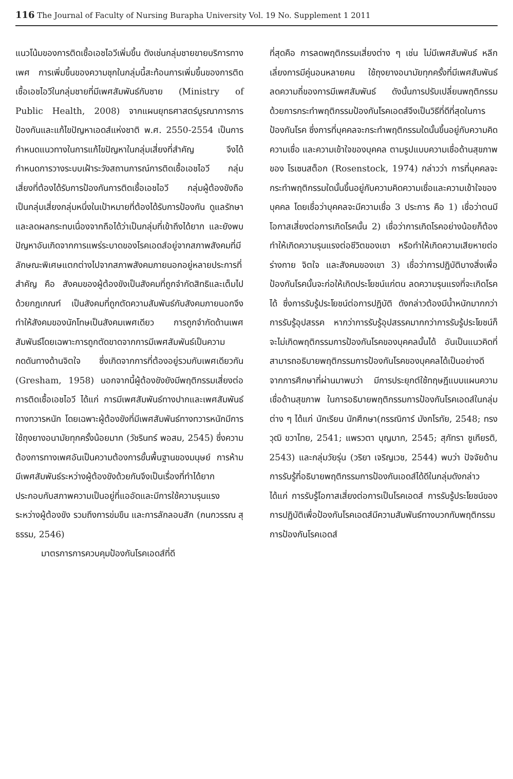116 The Journal of Faculty of Nursing Burapha University Vol. 19 No. Supplement 1 2011
แนวโน้มของการติดเชื้อเอชไอวีเพิ่มขึ้น ดังเช่นกลุ่มชายขายบริการทางเพศ การเพิ่มขึ้นของความชุกในกลุ่มนี้สะท้อนการเพิ่มขึ้นของการติดเชื้อเอชไอวีในกลุ่มชายที่มีเพศสัมพันธ์กับชาย (Ministry of Public Health, 2008) จากแผนยุทธศาสตร์บูรณาการการป้องกันและแก้ไขปัญหาเอดส์แห่งชาติ พ.ศ. 2550-2554 เป็นการกำหนดแนวทางในการแก้ไขปัญหาในกลุ่มเสี่ยงที่สำคัญ จึงได้กำหนดการวางระบบเฝ้าระวังสถานการณ์การติดเชื้อเอชไอวี กลุ่มเสี่ยงที่ต้องได้รับการป้องกันการติดเชื้อเอชไอวี กลุ่มผู้ต้องขังถือเป็นกลุ่มเสี่ยงกลุ่มหนึ่งในเป้าหมายที่ต้องได้รับการป้องกัน ดูแลรักษา และลดผลกระทบเนื่องจากถือได้ว่าเป็นกลุ่มที่เข้าถึงได้ยาก และยังพบปัญหาอันเกิดจากการแพร่ระบาดของโรคเอดส์อยู่จากสภาพสังคมที่มีลักษณะพิเศษแตกต่างไปจากสภาพสังคมภายนอกอยู่หลายประการที่สำคัญ คือ สังคมของผู้ต้องขังเป็นสังคมที่ถูกจำกัดสิทธิและเต็มไปด้วยกฎเกณฑ์ เป็นสังคมที่ถูกตัดความสัมพันธ์กับสังคมภายนอกจึงทำให้สังคมของนักโทษเป็นสังคมเพศเดียว การถูกจำกัดด้านเพศสัมพันธ์โดยเฉพาะการถูกตัดขาดจากการมีเพศสัมพันธ์เป็นความกดดันทางด้านจิตใจ ซึ่งเกิดจากการที่ต้องอยู่รวมกับเพศเดียวกัน (Gresham, 1958) นอกจากนี้ผู้ต้องขังยังมีพฤติกรรมเสี่ยงต่อการติดเชื้อเอชไอวี ได้แก่ การมีเพศสัมพันธ์ทางปากและเพศสัมพันธ์ทางทวารหนัก โดยเฉพาะผู้ต้องขังที่มีเพศสัมพันธ์ทางทวารหนักมีการใช้ถุงยางอนามัยทุกครั้งน้อยมาก (วัชรินทร์ พอสม, 2545) ซึ่งความต้องการทางเพศอันเป็นความต้องการขั้นพื้นฐานของมนุษย์ การห้ามมีเพศสัมพันธ์ระหว่างผู้ต้องขังด้วยกันจึงเป็นเรื่องที่ทำได้ยาก ประกอบกับสภาพความเป็นอยู่ที่แออัดและมีการใช้ความรุนแรงระหว่างผู้ต้องขัง รวมถึงการข่มขืน และการลักลอบสัก (กนกวรรณ สุธรรม, 2546)
มาตรการการควบคุมป้องกันโรคเอดส์ที่ดี
ที่สุดคือ การลดพฤติกรรมเสี่ยงต่าง ๆ เช่น ไม่มีเพศสัมพันธ์ หลีกเลี่ยงการมีคู่นอนหลายคน ใช้ถุงยางอนามัยทุกครั้งที่มีเพศสัมพันธ์ ลดความถี่ของการมีเพศสัมพันธ์ ดังนั้นการปรับเปลี่ยนพฤติกรรมด้วยการกระทำพฤติกรรมป้องกันโรคเอดส์จึงเป็นวิธีที่ดีที่สุดในการป้องกันโรค ซึ่งการที่บุคคลจะกระทำพฤติกรรมใดนั้นขึ้นอยู่กับความคิดความเชื่อ และความเข้าใจของบุคคล ตามรูปแบบความเชื่อด้านสุขภาพของ โรเซนสต็อก (Rosenstock, 1974) กล่าวว่า การที่บุคคลจะกระทำพฤติกรรมใดนั้นขึ้นอยู่กับความคิดความเชื่อและความเข้าใจของบุคคล โดยเชื่อว่าบุคคลจะมีความเชื่อ 3 ประการ คือ 1) เชื่อว่าตนมีโอกาสเสี่ยงต่อการเกิดโรคนั้น 2) เชื่อว่าการเกิดโรคอย่างน้อยก็ต้องทำให้เกิดความรุนแรงต่อชีวิตของเขา หรือทำให้เกิดความเสียหายต่อร่างกาย จิตใจ และสังคมของเขา 3) เชื่อว่าการปฏิบัติบางสิ่งเพื่อป้องกันโรคนั้นจะก่อให้เกิดประโยชน์แก่ตน ลดความรุนแรงที่จะเกิดโรคได้ ซึ่งการรับรู้ประโยชน์ต่อการปฏิบัติ ดังกล่าวต้องมีน้ำหนักมากกว่าการรับรู้อุปสรรค หากว่าการรับรู้อุปสรรคมากกว่าการรับรู้ประโยชน์ก็จะไม่เกิดพฤติกรรมการป้องกันโรคของบุคคลนั้นได้ อันเป็นแนวคิดที่สามารถอธิบายพฤติกรรมการป้องกันโรคของบุคคลได้เป็นอย่างดี จากการศึกษาที่ผ่านมาพบว่า มีการประยุกต์ใช้ทฤษฎีแบบแผนความเชื่อด้านสุขภาพ ในการอธิบายพฤติกรรมการป้องกันโรคเอดส์ในกลุ่มต่าง ๆ ได้แก่ นักเรียน นักศึกษา(กรรณิการ์ มังกโรทัย, 2548; ทรงวุฒิ ขวาไทย, 2541; แพรวตา บุญมาก, 2545; สุภัทรา ชูเกียรติ, 2543) และกลุ่มวัยรุ่น (วริยา เจริญเวช, 2544) พบว่า ปัจจัยด้านการรับรู้ที่อธิบายพฤติกรรมการป้องกันเอดส์ได้ดีในกลุ่มดังกล่าว ได้แก่ การรับรู้โอกาสเสี่ยงต่อการเป็นโรคเอดส์ การรับรู้ประโยชน์ของการปฏิบัติเพื่อป้องกันโรคเอดส์มีความสัมพันธ์ทางบวกกับพฤติกรรมการป้องกันโรคเอดส์